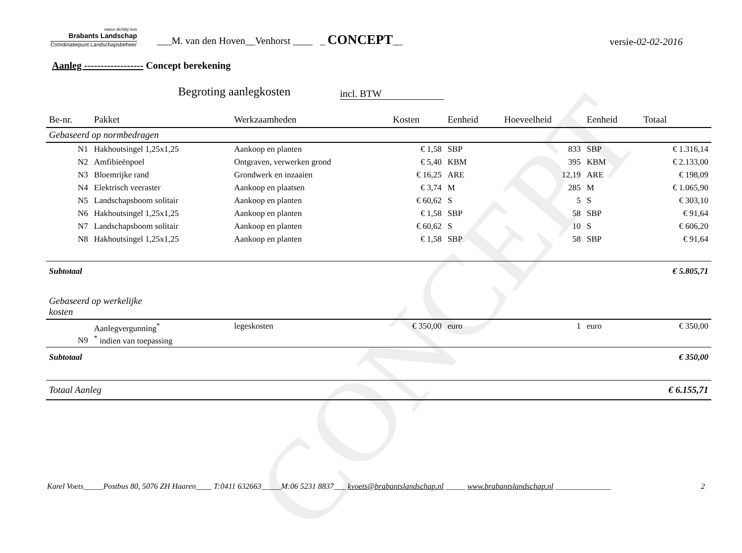CONCEPT
natuur dichtbij huis
Brabants Landschap
Coördinatiepunt Landschapsbeheer
___M. van den Hoven__Venhorst ____ _ CONCEPT__
versie-02-02-2016
Aanleg ------------------ Concept berekening
Begroting aanlegkosten incl. BTW
| Be-nr. | Pakket | Werkzaamheden | Kosten | Eenheid | Hoeveelheid | Eenheid | Totaal |
| --- | --- | --- | --- | --- | --- | --- | --- |
| Gebaseerd op normbedragen | | | | | | | |
| N1 | Hakhoutsingel 1,25x1,25 | Aankoop en planten | € 1,58 | SBP | 833 | SBP | € 1.316,14 |
| N2 | Amfibieënpoel | Ontgraven, verwerken grond | € 5,40 | KBM | 395 | KBM | € 2.133,00 |
| N3 | Bloemrijke rand | Grondwerk en inzaaien | € 16,25 | ARE | 12,19 | ARE | € 198,09 |
| N4 | Elektrisch veeraster | Aankoop en plaatsen | € 3,74 | M | 285 | M | € 1.065,90 |
| N5 | Landschapsboom solitair | Aankoop en planten | € 60,62 | S | 5 | S | € 303,10 |
| N6 | Hakhoutsingel 1,25x1,25 | Aankoop en planten | € 1,58 | SBP | 58 | SBP | € 91,64 |
| N7 | Landschapsboom solitair | Aankoop en planten | € 60,62 | S | 10 | S | € 606,20 |
| N8 | Hakhoutsingel 1,25x1,25 | Aankoop en planten | € 1,58 | SBP | 58 | SBP | € 91,64 |
| Subtotaal | | | | | | | € 5.805,71 |
| Gebaseerd op werkelijke kosten | | | | | | | |
| N9 | Aanlegvergunning<sup>*</sup> <sup>*</sup> indien van toepassing | legeskosten | € 350,00 | euro | 1 | euro | € 350,00 |
| Subtotaal | | | | | | | € 350,00 |
| Totaal Aanleg | | | | | | | € 6.155,71 |
Karel Voets_____Postbus 80, 5076 ZH Haaren____ T:0411 632663_____M:06 5231 8837___ kvoets@brabantslandschap.nl _____ www.brabantslandschap.nl ______________ 2